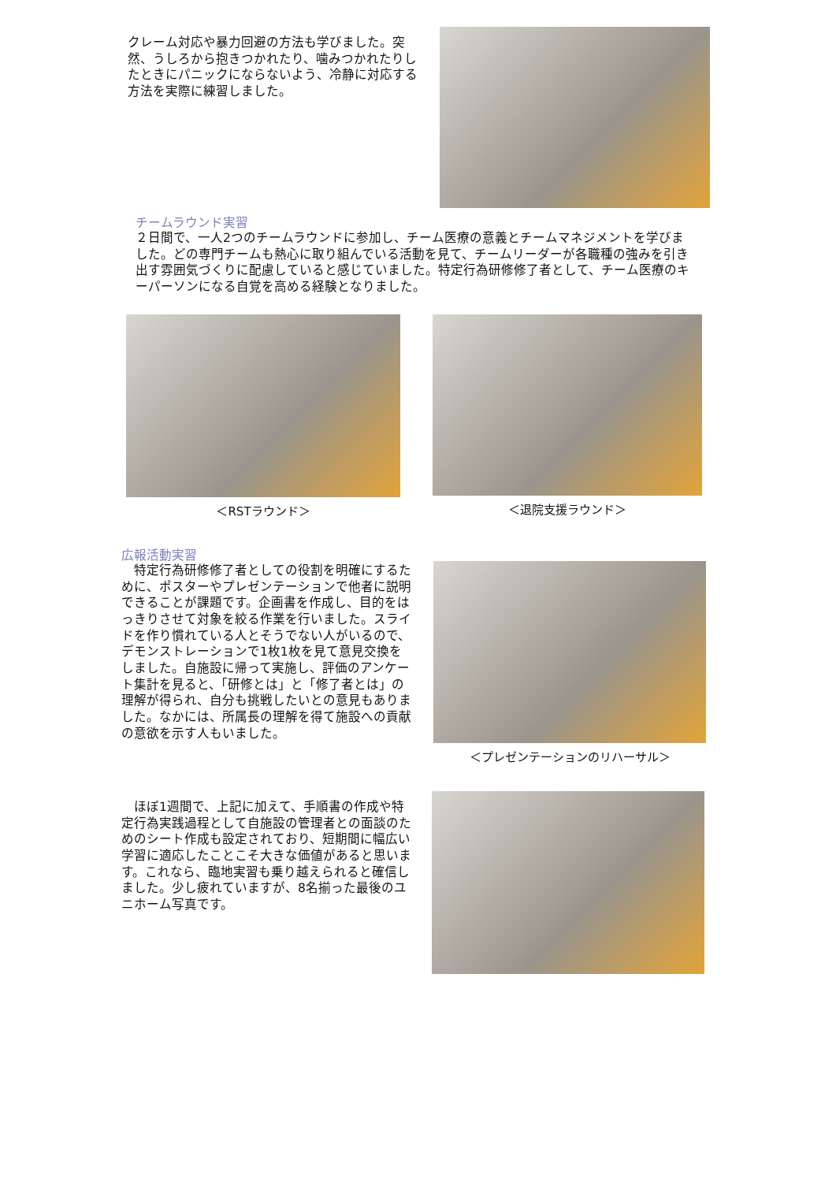クレーム対応や暴力回避の方法も学びました。突然、うしろから抱きつかれたり、噛みつかれたりしたときにパニックにならないよう、冷静に対応する方法を実際に練習しました。
チームラウンド実習
２日間で、一人2つのチームラウンドに参加し、チーム医療の意義とチームマネジメントを学びました。どの専門チームも熱心に取り組んでいる活動を見て、チームリーダーが各職種の強みを引き出す雰囲気づくりに配慮していると感じていました。特定行為研修修了者として、チーム医療のキーパーソンになる自覚を高める経験となりました。
＜RSTラウンド＞ ＜退院支援ラウンド＞
広報活動実習
　特定行為研修修了者としての役割を明確にするために、ポスターやプレゼンテーションで他者に説明できることが課題です。企画書を作成し、目的をはっきりさせて対象を絞る作業を行いました。スライドを作り慣れている人とそうでない人がいるので、デモンストレーションで1枚1枚を見て意見交換をしました。自施設に帰って実施し、評価のアンケート集計を見ると、「研修とは」と「修了者とは」の理解が得られ、自分も挑戦したいとの意見もありました。なかには、所属長の理解を得て施設への貢献の意欲を示す人もいました。
＜プレゼンテーションのリハーサル＞
　ほぼ1週間で、上記に加えて、手順書の作成や特定行為実践過程として自施設の管理者との面談のためのシート作成も設定されており、短期間に幅広い学習に適応したことこそ大きな価値があると思います。これなら、臨地実習も乗り越えられると確信しました。少し疲れていますが、8名揃った最後のユニホーム写真です。